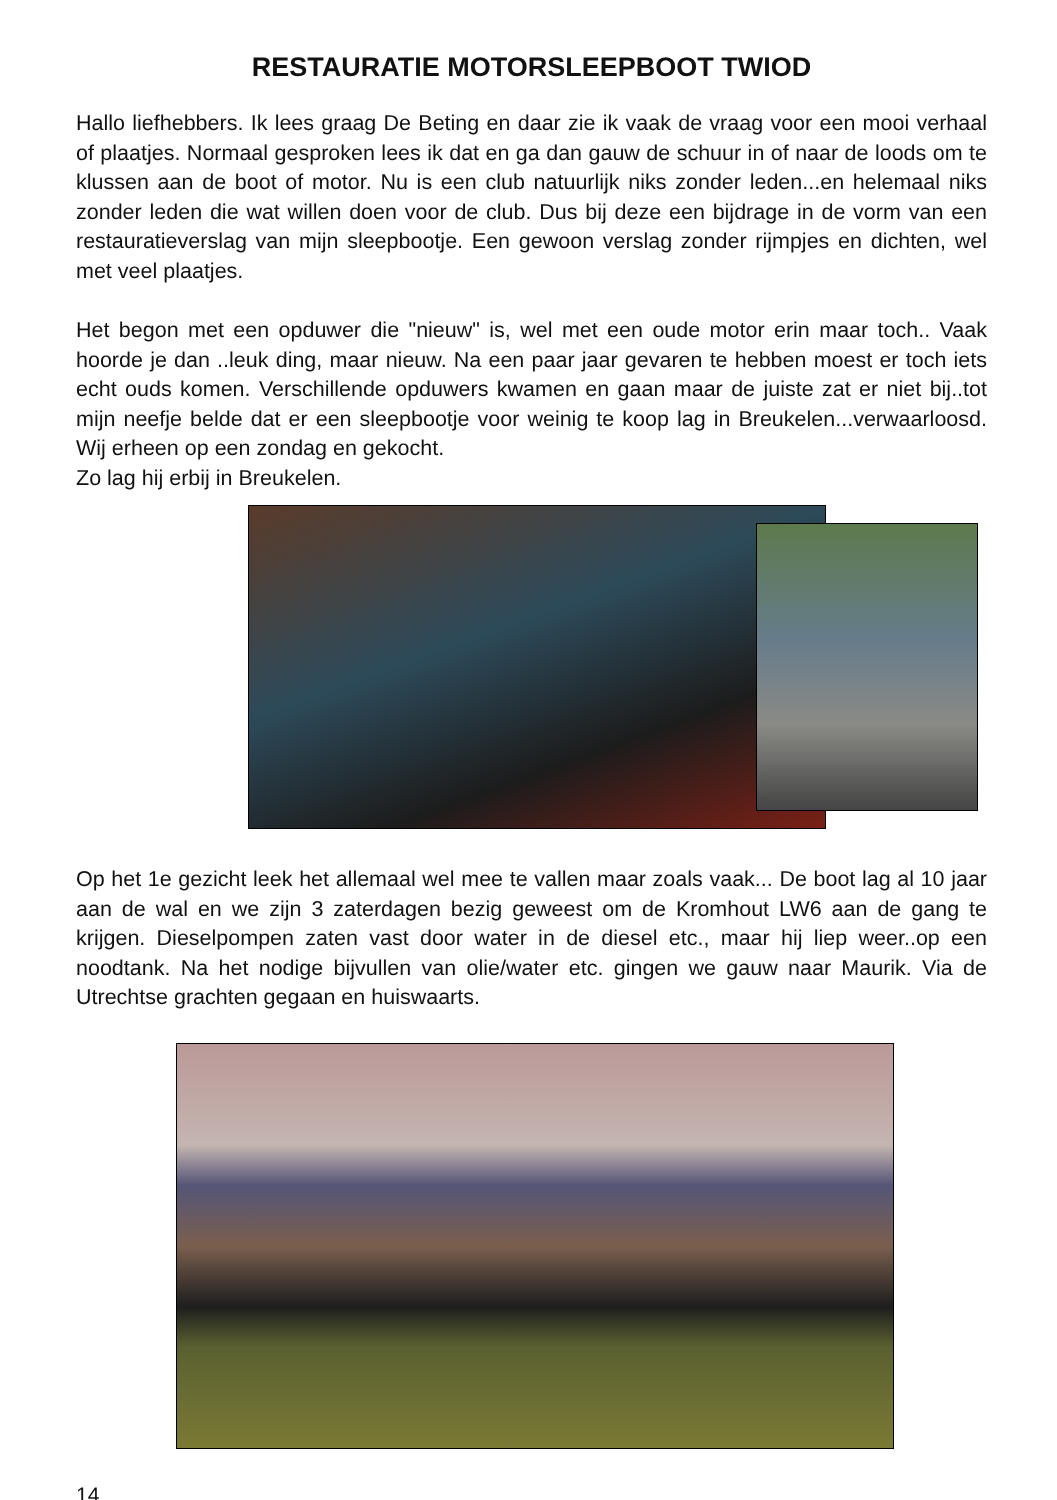RESTAURATIE MOTORSLEEPBOOT TWIOD
Hallo liefhebbers. Ik lees graag De Beting en daar zie ik vaak de vraag voor een mooi verhaal of plaatjes. Normaal gesproken lees ik dat en ga dan gauw de schuur in of naar de loods om te klussen aan de boot of motor. Nu is een club natuurlijk niks zonder leden...en helemaal niks zonder leden die wat willen doen voor de club. Dus bij deze een bijdrage in de vorm van een restauratieverslag van mijn sleepbootje. Een gewoon verslag zonder rijmpjes en dichten, wel met veel plaatjes.
Het begon met een opduwer die "nieuw" is, wel met een oude motor erin maar toch.. Vaak hoorde je dan ..leuk ding, maar nieuw. Na een paar jaar gevaren te hebben moest er toch iets echt ouds komen. Verschillende opduwers kwamen en gaan maar de juiste zat er niet bij..tot mijn neefje belde dat er een sleepbootje voor weinig te koop lag in Breukelen...verwaarloosd. Wij erheen op een zondag en gekocht.
Zo lag hij erbij in Breukelen.
Op het 1e gezicht leek het allemaal wel mee te vallen maar zoals vaak... De boot lag al 10 jaar aan de wal en we zijn 3 zaterdagen bezig geweest om de Kromhout LW6 aan de gang te krijgen. Dieselpompen zaten vast door water in de diesel etc., maar hij liep weer..op een noodtank. Na het nodige bijvullen van olie/water etc. gingen we gauw naar Maurik. Via de Utrechtse grachten gegaan en huiswaarts.
14